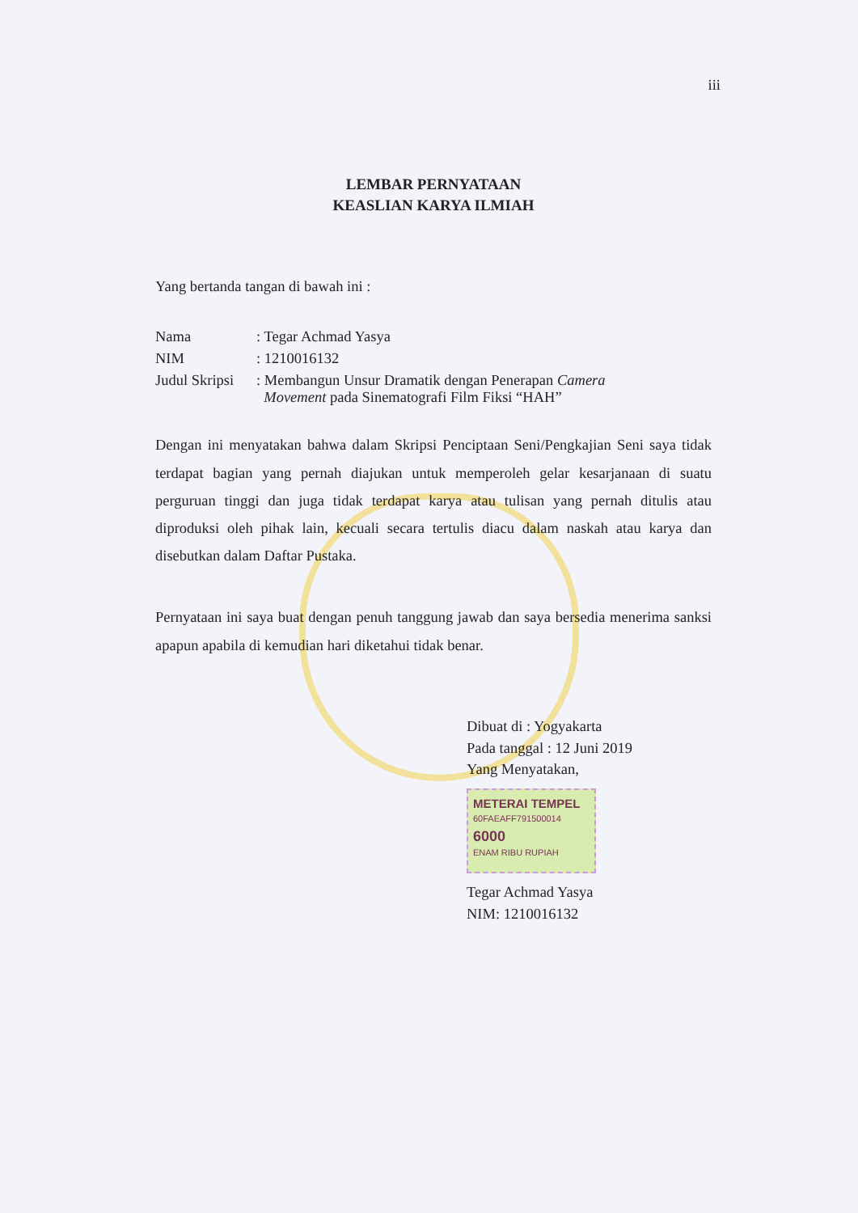iii
LEMBAR PERNYATAAN
KEASLIAN KARYA ILMIAH
Yang bertanda tangan di bawah ini :
| Nama | : Tegar Achmad Yasya |
| NIM | : 1210016132 |
| Judul Skripsi | : Membangun Unsur Dramatik dengan Penerapan Camera Movement pada Sinematografi Film Fiksi “HAH” |
Dengan ini menyatakan bahwa dalam Skripsi Penciptaan Seni/Pengkajian Seni saya tidak terdapat bagian yang pernah diajukan untuk memperoleh gelar kesarjanaan di suatu perguruan tinggi dan juga tidak terdapat karya atau tulisan yang pernah ditulis atau diproduksi oleh pihak lain, kecuali secara tertulis diacu dalam naskah atau karya dan disebutkan dalam Daftar Pustaka.
Pernyataan ini saya buat dengan penuh tanggung jawab dan saya bersedia menerima sanksi apapun apabila di kemudian hari diketahui tidak benar.
Dibuat di : Yogyakarta
Pada tanggal : 12 Juni 2019
Yang Menyatakan,
METERAI TEMPEL
60FAEAFF791500014
6000
ENAM RIBU RUPIAH
Tegar Achmad Yasya
NIM: 1210016132